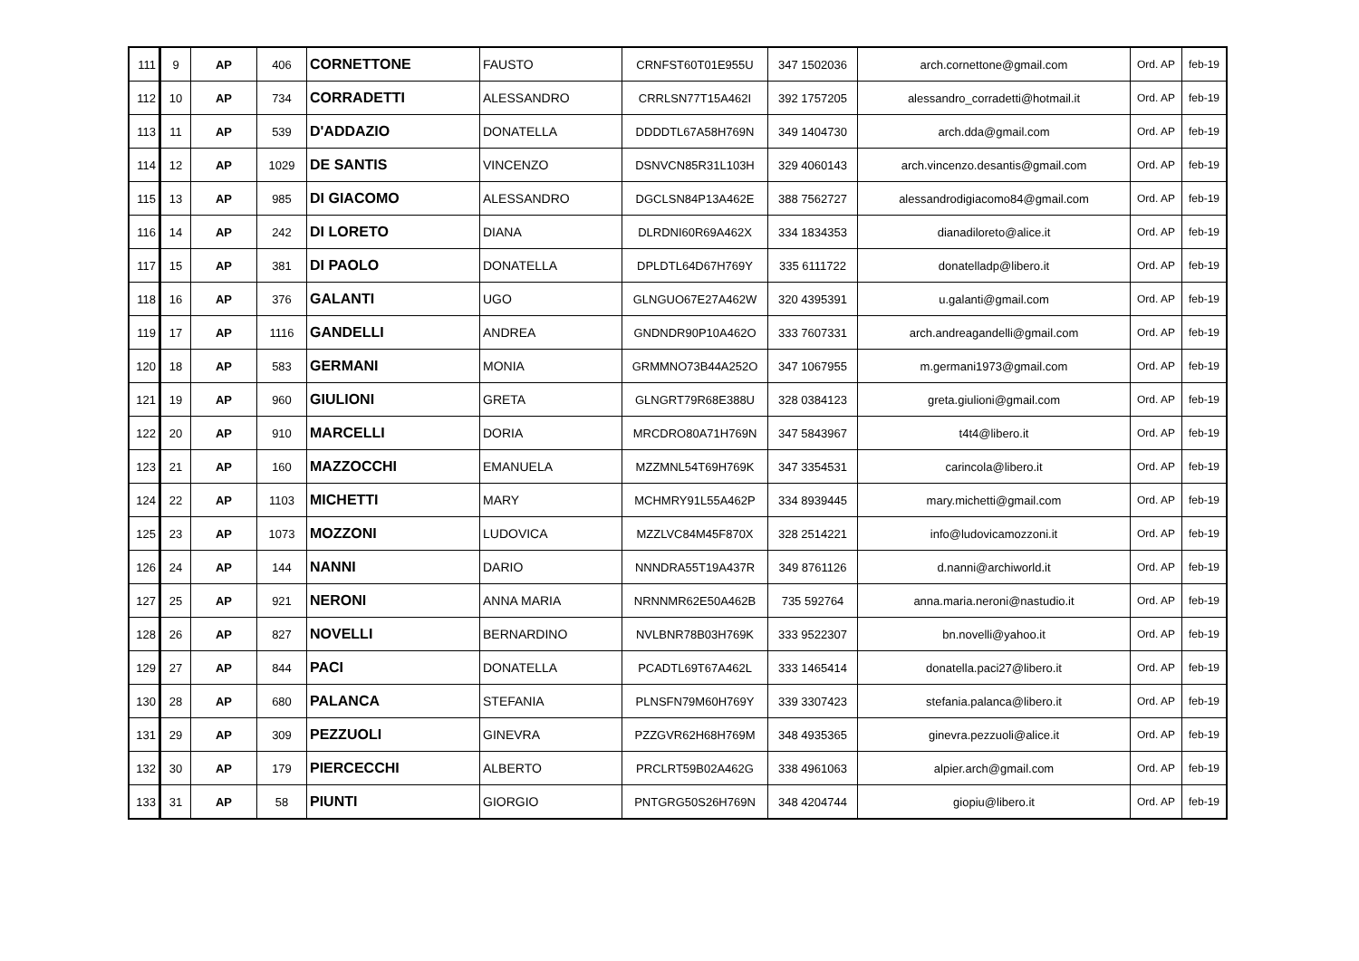| 111 | 9 | AP | 406 | CORNETTONE | FAUSTO | CRNFST60T01E955U | 347 1502036 | arch.cornettone@gmail.com | Ord. AP | feb-19 |
| 112 | 10 | AP | 734 | CORRADETTI | ALESSANDRO | CRRLSN77T15A462I | 392 1757205 | alessandro_corradetti@hotmail.it | Ord. AP | feb-19 |
| 113 | 11 | AP | 539 | D'ADDAZIO | DONATELLA | DDDDTL67A58H769N | 349 1404730 | arch.dda@gmail.com | Ord. AP | feb-19 |
| 114 | 12 | AP | 1029 | DE SANTIS | VINCENZO | DSNVCN85R31L103H | 329 4060143 | arch.vincenzo.desantis@gmail.com | Ord. AP | feb-19 |
| 115 | 13 | AP | 985 | DI GIACOMO | ALESSANDRO | DGCLSN84P13A462E | 388 7562727 | alessandrodigiacomo84@gmail.com | Ord. AP | feb-19 |
| 116 | 14 | AP | 242 | DI LORETO | DIANA | DLRDNI60R69A462X | 334 1834353 | dianadiloreto@alice.it | Ord. AP | feb-19 |
| 117 | 15 | AP | 381 | DI PAOLO | DONATELLA | DPLDTL64D67H769Y | 335 6111722 | donatelladp@libero.it | Ord. AP | feb-19 |
| 118 | 16 | AP | 376 | GALANTI | UGO | GLNGUO67E27A462W | 320 4395391 | u.galanti@gmail.com | Ord. AP | feb-19 |
| 119 | 17 | AP | 1116 | GANDELLI | ANDREA | GNDNDR90P10A462O | 333 7607331 | arch.andreagandelli@gmail.com | Ord. AP | feb-19 |
| 120 | 18 | AP | 583 | GERMANI | MONIA | GRMMNO73B44A252O | 347 1067955 | m.germani1973@gmail.com | Ord. AP | feb-19 |
| 121 | 19 | AP | 960 | GIULIONI | GRETA | GLNGRT79R68E388U | 328 0384123 | greta.giulioni@gmail.com | Ord. AP | feb-19 |
| 122 | 20 | AP | 910 | MARCELLI | DORIA | MRCDRO80A71H769N | 347 5843967 | t4t4@libero.it | Ord. AP | feb-19 |
| 123 | 21 | AP | 160 | MAZZOCCHI | EMANUELA | MZZMNL54T69H769K | 347 3354531 | carincola@libero.it | Ord. AP | feb-19 |
| 124 | 22 | AP | 1103 | MICHETTI | MARY | MCHMRY91L55A462P | 334 8939445 | mary.michetti@gmail.com | Ord. AP | feb-19 |
| 125 | 23 | AP | 1073 | MOZZONI | LUDOVICA | MZZLVC84M45F870X | 328 2514221 | info@ludovicamozzoni.it | Ord. AP | feb-19 |
| 126 | 24 | AP | 144 | NANNI | DARIO | NNNDRA55T19A437R | 349 8761126 | d.nanni@archiworld.it | Ord. AP | feb-19 |
| 127 | 25 | AP | 921 | NERONI | ANNA MARIA | NRNNMR62E50A462B | 735 592764 | anna.maria.neroni@nastudio.it | Ord. AP | feb-19 |
| 128 | 26 | AP | 827 | NOVELLI | BERNARDINO | NVLBNR78B03H769K | 333 9522307 | bn.novelli@yahoo.it | Ord. AP | feb-19 |
| 129 | 27 | AP | 844 | PACI | DONATELLA | PCADTL69T67A462L | 333 1465414 | donatella.paci27@libero.it | Ord. AP | feb-19 |
| 130 | 28 | AP | 680 | PALANCA | STEFANIA | PLNSFN79M60H769Y | 339 3307423 | stefania.palanca@libero.it | Ord. AP | feb-19 |
| 131 | 29 | AP | 309 | PEZZUOLI | GINEVRA | PZZGVR62H68H769M | 348 4935365 | ginevra.pezzuoli@alice.it | Ord. AP | feb-19 |
| 132 | 30 | AP | 179 | PIERCECCHI | ALBERTO | PRCLRT59B02A462G | 338 4961063 | alpier.arch@gmail.com | Ord. AP | feb-19 |
| 133 | 31 | AP | 58 | PIUNTI | GIORGIO | PNTGRG50S26H769N | 348 4204744 | giopiu@libero.it | Ord. AP | feb-19 |